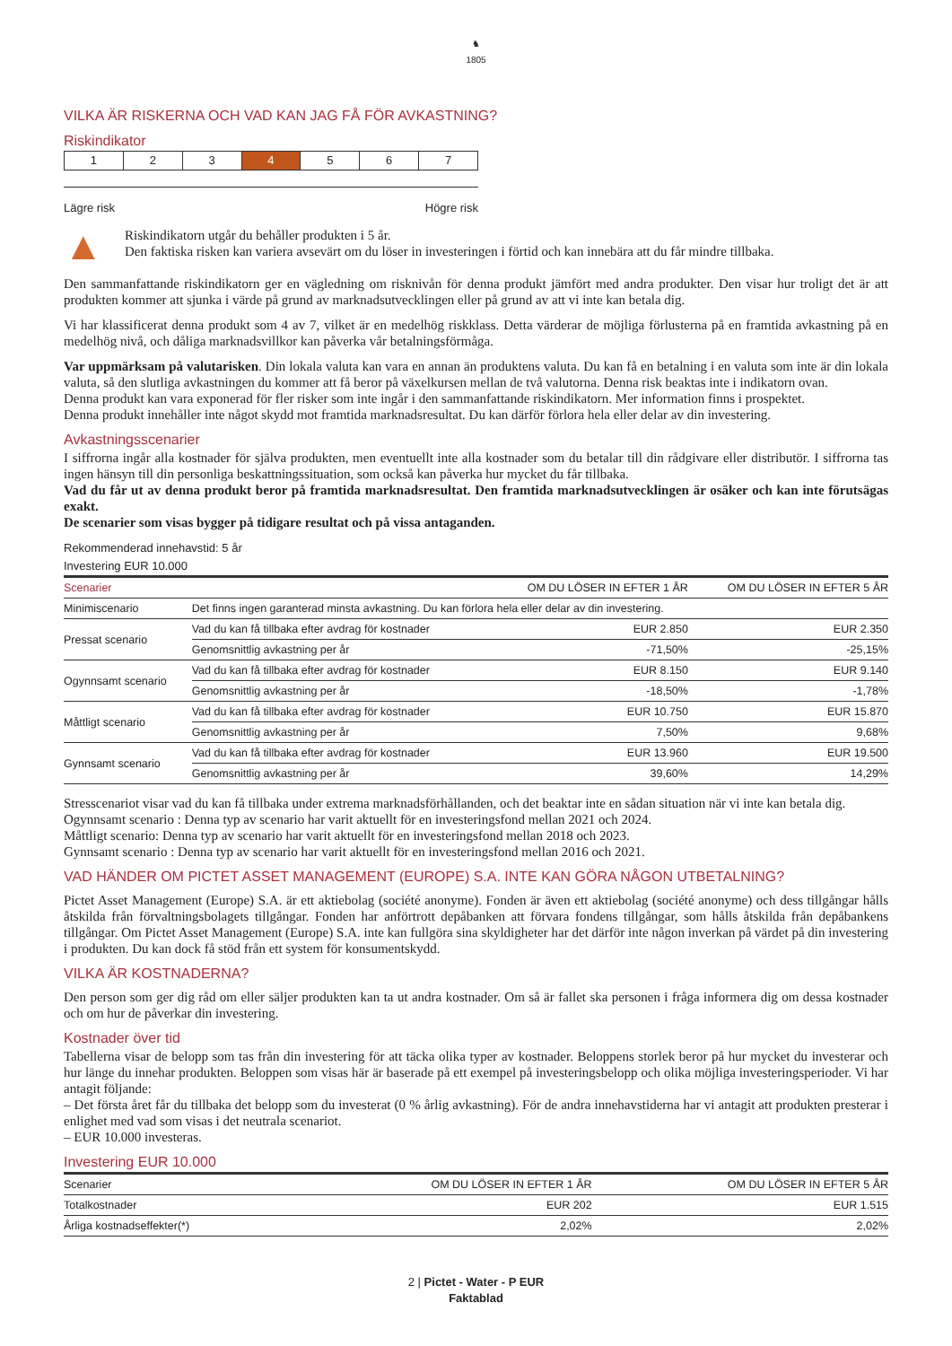♞
1805
VILKA ÄR RISKERNA OCH VAD KAN JAG FÅ FÖR AVKASTNING?
Riskindikator
| 1 | 2 | 3 | 4 | 5 | 6 | 7 |
Lägre risk Högre risk
▲
Riskindikatorn utgår du behåller produkten i 5 år.
Den faktiska risken kan variera avsevärt om du löser in investeringen i förtid och kan innebära att du får mindre tillbaka.
Den sammanfattande riskindikatorn ger en vägledning om risknivån för denna produkt jämfört med andra produkter. Den visar hur troligt det är att produkten kommer att sjunka i värde på grund av marknadsutvecklingen eller på grund av att vi inte kan betala dig.
Vi har klassificerat denna produkt som 4 av 7, vilket är en medelhög riskklass. Detta värderar de möjliga förlusterna på en framtida avkastning på en medelhög nivå, och dåliga marknadsvillkor kan påverka vår betalningsförmåga.
Var uppmärksam på valutarisken. Din lokala valuta kan vara en annan än produktens valuta. Du kan få en betalning i en valuta som inte är din lokala valuta, så den slutliga avkastningen du kommer att få beror på växelkursen mellan de två valutorna. Denna risk beaktas inte i indikatorn ovan.
Denna produkt kan vara exponerad för fler risker som inte ingår i den sammanfattande riskindikatorn. Mer information finns i prospektet.
Denna produkt innehåller inte något skydd mot framtida marknadsresultat. Du kan därför förlora hela eller delar av din investering.
Avkastningsscenarier
I siffrorna ingår alla kostnader för själva produkten, men eventuellt inte alla kostnader som du betalar till din rådgivare eller distributör. I siffrorna tas ingen hänsyn till din personliga beskattningssituation, som också kan påverka hur mycket du får tillbaka.
Vad du får ut av denna produkt beror på framtida marknadsresultat. Den framtida marknadsutvecklingen är osäker och kan inte förutsägas exakt.
De scenarier som visas bygger på tidigare resultat och på vissa antaganden.
Rekommenderad innehavstid: 5 år
Investering EUR 10.000
| Scenarier | | OM DU LÖSER IN EFTER 1 ÅR | OM DU LÖSER IN EFTER 5 ÅR |
| --- | --- | --- | --- |
| Minimiscenario | Det finns ingen garanterad minsta avkastning. Du kan förlora hela eller delar av din investering. | | |
| Pressat scenario | Vad du kan få tillbaka efter avdrag för kostnader | EUR 2.850 | EUR 2.350 |
| | Genomsnittlig avkastning per år | -71,50% | -25,15% |
| Ogynnsamt scenario | Vad du kan få tillbaka efter avdrag för kostnader | EUR 8.150 | EUR 9.140 |
| | Genomsnittlig avkastning per år | -18,50% | -1,78% |
| Måttligt scenario | Vad du kan få tillbaka efter avdrag för kostnader | EUR 10.750 | EUR 15.870 |
| | Genomsnittlig avkastning per år | 7,50% | 9,68% |
| Gynnsamt scenario | Vad du kan få tillbaka efter avdrag för kostnader | EUR 13.960 | EUR 19.500 |
| | Genomsnittlig avkastning per år | 39,60% | 14,29% |
Stresscenariot visar vad du kan få tillbaka under extrema marknadsförhållanden, och det beaktar inte en sådan situation när vi inte kan betala dig.
Ogynnsamt scenario : Denna typ av scenario har varit aktuellt för en investeringsfond mellan 2021 och 2024.
Måttligt scenario: Denna typ av scenario har varit aktuellt för en investeringsfond mellan 2018 och 2023.
Gynnsamt scenario : Denna typ av scenario har varit aktuellt för en investeringsfond mellan 2016 och 2021.
VAD HÄNDER OM PICTET ASSET MANAGEMENT (EUROPE) S.A. INTE KAN GÖRA NÅGON UTBETALNING?
Pictet Asset Management (Europe) S.A. är ett aktiebolag (société anonyme). Fonden är även ett aktiebolag (société anonyme) och dess tillgångar hålls åtskilda från förvaltningsbolagets tillgångar. Fonden har anförtrott depåbanken att förvara fondens tillgångar, som hålls åtskilda från depåbankens tillgångar. Om Pictet Asset Management (Europe) S.A. inte kan fullgöra sina skyldigheter har det därför inte någon inverkan på värdet på din investering i produkten. Du kan dock få stöd från ett system för konsumentskydd.
VILKA ÄR KOSTNADERNA?
Den person som ger dig råd om eller säljer produkten kan ta ut andra kostnader. Om så är fallet ska personen i fråga informera dig om dessa kostnader och om hur de påverkar din investering.
Kostnader över tid
Tabellerna visar de belopp som tas från din investering för att täcka olika typer av kostnader. Beloppens storlek beror på hur mycket du investerar och hur länge du innehar produkten. Beloppen som visas här är baserade på ett exempel på investeringsbelopp och olika möjliga investeringsperioder. Vi har antagit följande:
– Det första året får du tillbaka det belopp som du investerat (0 % årlig avkastning). För de andra innehavstiderna har vi antagit att produkten presterar i enlighet med vad som visas i det neutrala scenariot.
– EUR 10.000 investeras.
Investering EUR 10.000
| Scenarier | OM DU LÖSER IN EFTER 1 ÅR | OM DU LÖSER IN EFTER 5 ÅR |
| --- | --- | --- |
| Totalkostnader | EUR 202 | EUR 1.515 |
| Årliga kostnadseffekter(*) | 2,02% | 2,02% |
2 | Pictet - Water - P EUR
Faktablad